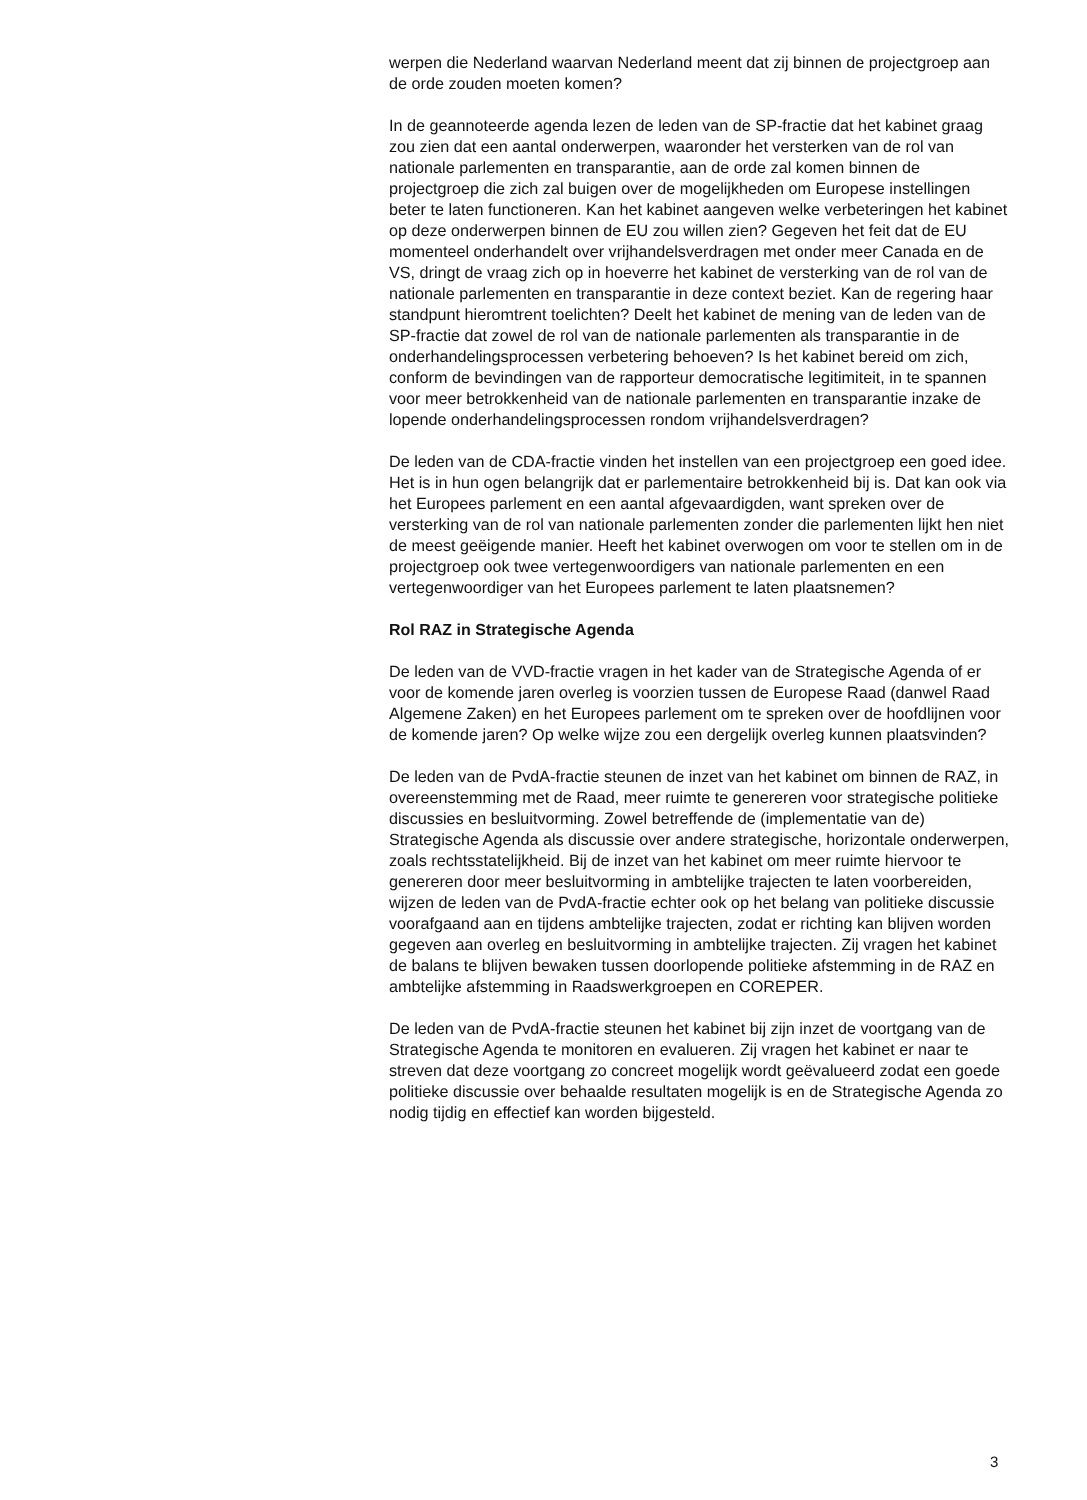werpen die Nederland waarvan Nederland meent dat zij binnen de projectgroep aan de orde zouden moeten komen?
In de geannoteerde agenda lezen de leden van de SP-fractie dat het kabinet graag zou zien dat een aantal onderwerpen, waaronder het versterken van de rol van nationale parlementen en transparantie, aan de orde zal komen binnen de projectgroep die zich zal buigen over de mogelijkheden om Europese instellingen beter te laten functioneren. Kan het kabinet aangeven welke verbeteringen het kabinet op deze onderwerpen binnen de EU zou willen zien? Gegeven het feit dat de EU momenteel onderhandelt over vrijhandelsverdragen met onder meer Canada en de VS, dringt de vraag zich op in hoeverre het kabinet de versterking van de rol van de nationale parlementen en transparantie in deze context beziet. Kan de regering haar standpunt hieromtrent toelichten? Deelt het kabinet de mening van de leden van de SP-fractie dat zowel de rol van de nationale parlementen als transparantie in de onderhandelingsprocessen verbetering behoeven? Is het kabinet bereid om zich, conform de bevindingen van de rapporteur democratische legitimiteit, in te spannen voor meer betrokkenheid van de nationale parlementen en transparantie inzake de lopende onderhandelingsprocessen rondom vrijhandelsverdragen?
De leden van de CDA-fractie vinden het instellen van een projectgroep een goed idee. Het is in hun ogen belangrijk dat er parlementaire betrokkenheid bij is. Dat kan ook via het Europees parlement en een aantal afgevaardigden, want spreken over de versterking van de rol van nationale parlementen zonder die parlementen lijkt hen niet de meest geëigende manier. Heeft het kabinet overwogen om voor te stellen om in de projectgroep ook twee vertegenwoordigers van nationale parlementen en een vertegenwoordiger van het Europees parlement te laten plaatsnemen?
Rol RAZ in Strategische Agenda
De leden van de VVD-fractie vragen in het kader van de Strategische Agenda of er voor de komende jaren overleg is voorzien tussen de Europese Raad (danwel Raad Algemene Zaken) en het Europees parlement om te spreken over de hoofdlijnen voor de komende jaren? Op welke wijze zou een dergelijk overleg kunnen plaatsvinden?
De leden van de PvdA-fractie steunen de inzet van het kabinet om binnen de RAZ, in overeenstemming met de Raad, meer ruimte te genereren voor strategische politieke discussies en besluitvorming. Zowel betreffende de (implementatie van de) Strategische Agenda als discussie over andere strategische, horizontale onderwerpen, zoals rechtsstatelijkheid. Bij de inzet van het kabinet om meer ruimte hiervoor te genereren door meer besluitvorming in ambtelijke trajecten te laten voorbereiden, wijzen de leden van de PvdA-fractie echter ook op het belang van politieke discussie voorafgaand aan en tijdens ambtelijke trajecten, zodat er richting kan blijven worden gegeven aan overleg en besluitvorming in ambtelijke trajecten. Zij vragen het kabinet de balans te blijven bewaken tussen doorlopende politieke afstemming in de RAZ en ambtelijke afstemming in Raadswerkgroepen en COREPER.
De leden van de PvdA-fractie steunen het kabinet bij zijn inzet de voortgang van de Strategische Agenda te monitoren en evalueren. Zij vragen het kabinet er naar te streven dat deze voortgang zo concreet mogelijk wordt geëvalueerd zodat een goede politieke discussie over behaalde resultaten mogelijk is en de Strategische Agenda zo nodig tijdig en effectief kan worden bijgesteld.
3